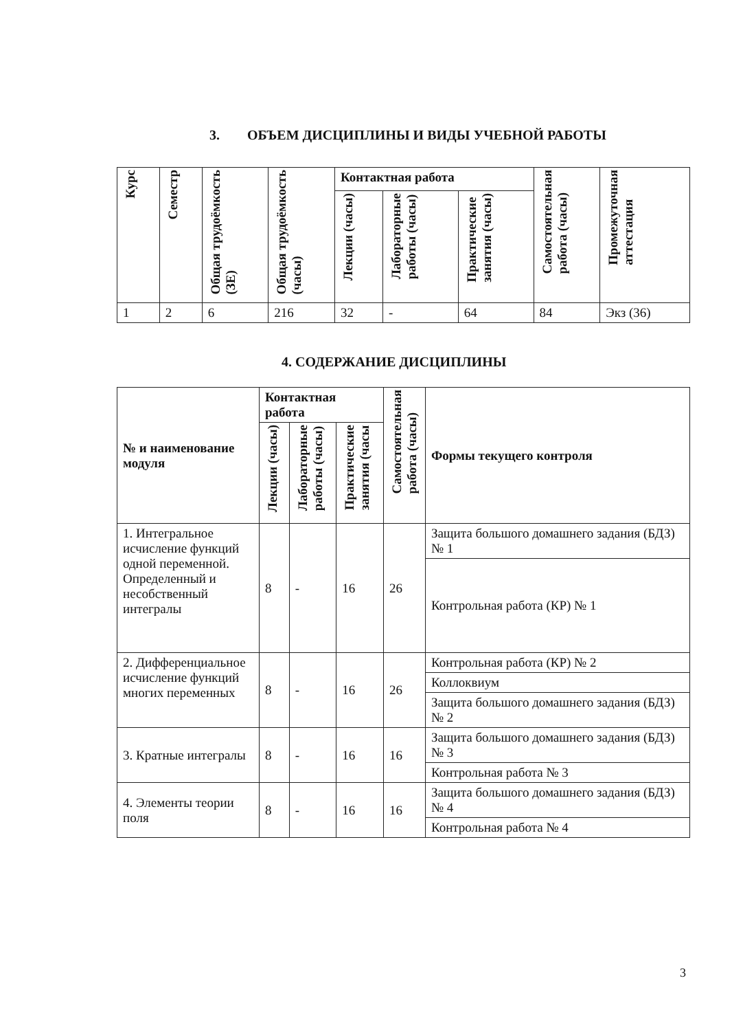3. ОБЪЕМ ДИСЦИПЛИНЫ И ВИДЫ УЧЕБНОЙ РАБОТЫ
| Курс | Семестр | Общая трудоёмкость (ЗЕ) | Общая трудоёмкость (часы) | Контактная работа | | | Самостоятельная работа (часы) | Промежуточная аттестация |
| --- | --- | --- | --- | --- | --- | --- | --- | --- |
| | | | | Лекции (часы) | Лабораторные работы (часы) | Практические занятия (часы) | | |
| 1 | 2 | 6 | 216 | 32 | - | 64 | 84 | Экз (36) |
4. СОДЕРЖАНИЕ ДИСЦИПЛИНЫ
| № и наименование модуля | Контактная работа | | | Самостоятельная работа (часы) | Формы текущего контроля |
| --- | --- | --- | --- | --- | --- |
| | Лекции (часы) | Лабораторные работы (часы) | Практические занятия (часы | | |
| 1. Интегральное исчисление функций одной переменной. Определенный и несобственный интегралы | 8 | - | 16 | 26 | Защита большого домашнего задания (БДЗ) № 1 |
| | | | | | Контрольная работа (КР) № 1 |
| 2. Дифференциальное исчисление функций многих переменных | 8 | - | 16 | 26 | Контрольная работа (КР) № 2 |
| | | | | | Коллоквиум |
| | | | | | Защита большого домашнего задания (БДЗ) № 2 |
| 3. Кратные интегралы | 8 | - | 16 | 16 | Защита большого домашнего задания (БДЗ) № 3 |
| | | | | | Контрольная работа № 3 |
| 4. Элементы теории поля | 8 | - | 16 | 16 | Защита большого домашнего задания (БДЗ) № 4 |
| | | | | | Контрольная работа № 4 |
3